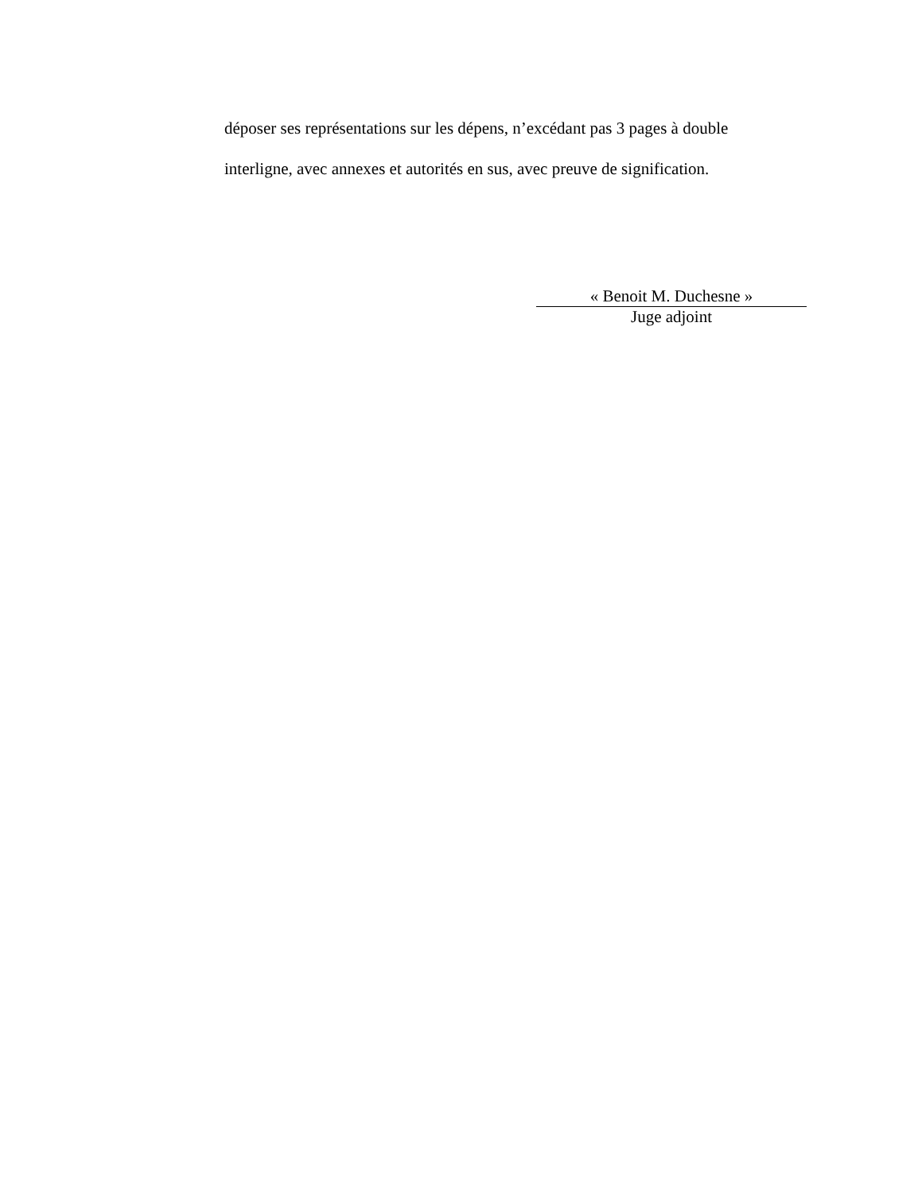déposer ses représentations sur les dépens, n’excédant pas 3 pages à double interligne, avec annexes et autorités en sus, avec preuve de signification.
« Benoit M. Duchesne »
Juge adjoint